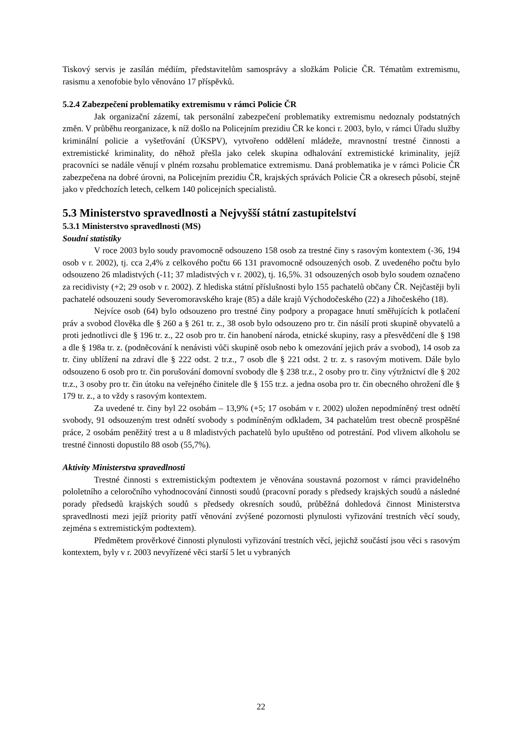Tiskový servis je zasílán médiím, představitelům samosprávy a složkám Policie ČR. Tématům extremismu, rasismu a xenofobie bylo věnováno 17 příspěvků.
5.2.4 Zabezpečení problematiky extremismu v rámci Policie ČR
Jak organizační zázemí, tak personální zabezpečení problematiky extremismu nedoznaly podstatných změn. V průběhu reorganizace, k níž došlo na Policejním prezidiu ČR ke konci r. 2003, bylo, v rámci Úřadu služby kriminální policie a vyšetřování (ÚKSPV), vytvořeno oddělení mládeže, mravnostní trestné činnosti a extremistické kriminality, do něhož přešla jako celek skupina odhalování extremistické kriminality, jejíž pracovníci se nadále věnují v plném rozsahu problematice extremismu. Daná problematika je v rámci Policie ČR zabezpečena na dobré úrovni, na Policejním prezidiu ČR, krajských správách Policie ČR a okresech působí, stejně jako v předchozích letech, celkem 140 policejních specialistů.
5.3 Ministerstvo spravedlnosti a Nejvyšší státní zastupitelství
5.3.1 Ministerstvo spravedlnosti (MS)
Soudní statistiky
V roce 2003 bylo soudy pravomocně odsouzeno 158 osob za trestné činy s rasovým kontextem (-36, 194 osob v r. 2002), tj. cca 2,4% z celkového počtu 66 131 pravomocně odsouzených osob. Z uvedeného počtu bylo odsouzeno 26 mladistvých (-11; 37 mladistvých v r. 2002), tj. 16,5%. 31 odsouzených osob bylo soudem označeno za recidivisty (+2; 29 osob v r. 2002). Z hlediska státní příslušnosti bylo 155 pachatelů občany ČR. Nejčastěji byli pachatelé odsouzeni soudy Severomoravského kraje (85) a dále krajů Východočeského (22) a Jihočeského (18).
Nejvíce osob (64) bylo odsouzeno pro trestné činy podpory a propagace hnutí směřujících k potlačení práv a svobod člověka dle § 260 a § 261 tr. z., 38 osob bylo odsouzeno pro tr. čin násilí proti skupině obyvatelů a proti jednotlivci dle § 196 tr. z., 22 osob pro tr. čin hanobení národa, etnické skupiny, rasy a přesvědčení dle § 198 a dle § 198a tr. z. (podněcování k nenávisti vůči skupině osob nebo k omezování jejich práv a svobod), 14 osob za tr. činy ublížení na zdraví dle § 222 odst. 2 tr.z., 7 osob dle § 221 odst. 2 tr. z. s rasovým motivem. Dále bylo odsouzeno 6 osob pro tr. čin porušování domovní svobody dle § 238 tr.z., 2 osoby pro tr. činy výtržnictví dle § 202 tr.z., 3 osoby pro tr. čin útoku na veřejného činitele dle § 155 tr.z. a jedna osoba pro tr. čin obecného ohrožení dle § 179 tr. z., a to vždy s rasovým kontextem.
Za uvedené tr. činy byl 22 osobám – 13,9% (+5; 17 osobám v r. 2002) uložen nepodmíněný trest odnětí svobody, 91 odsouzeným trest odnětí svobody s podmíněným odkladem, 34 pachatelům trest obecně prospěšné práce, 2 osobám peněžitý trest a u 8 mladistvých pachatelů bylo upuštěno od potrestání. Pod vlivem alkoholu se trestné činnosti dopustilo 88 osob (55,7%).
Aktivity Ministerstva spravedlnosti
Trestné činnosti s extremistickým podtextem je věnována soustavná pozornost v rámci pravidelného pololetního a celoročního vyhodnocování činnosti soudů (pracovní porady s předsedy krajských soudů a následné porady předsedů krajských soudů s předsedy okresních soudů, průběžná dohledová činnost Ministerstva spravedlnosti mezi jejíž priority patří věnování zvýšené pozornosti plynulosti vyřizování trestních věcí soudy, zejména s extremistickým podtextem).
Předmětem prověrkové činnosti plynulosti vyřizování trestních věcí, jejichž součástí jsou věci s rasovým kontextem, byly v r. 2003 nevyřízené věci starší 5 let u vybraných
22